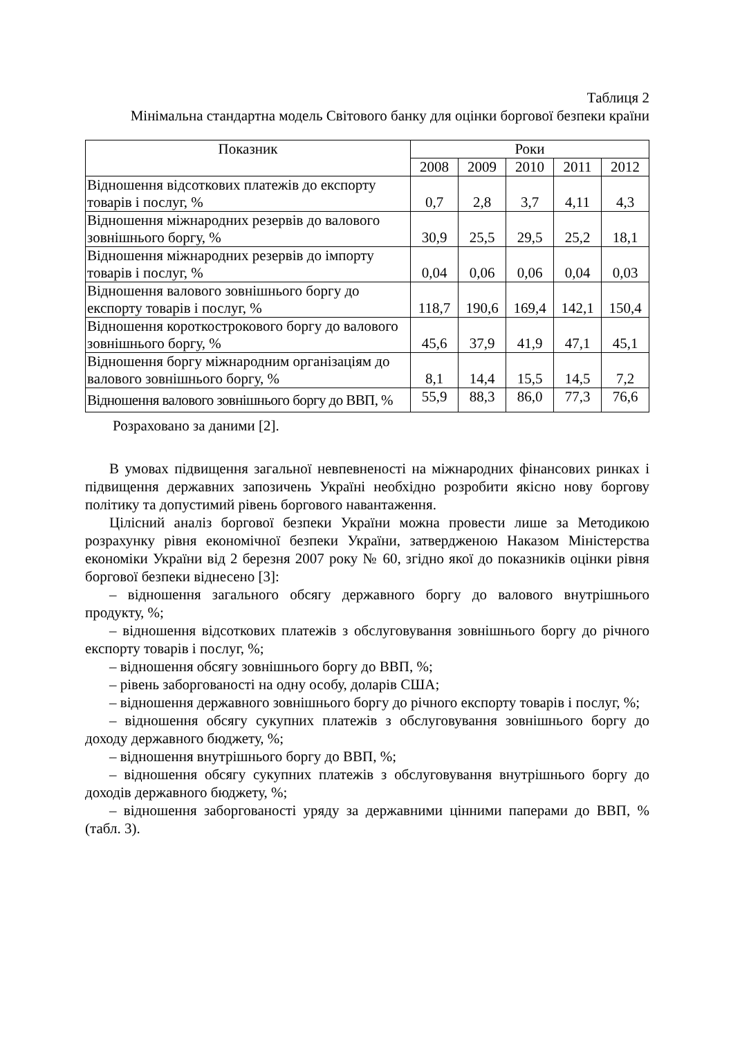Таблиця 2
Мінімальна стандартна модель Світового банку для оцінки боргової безпеки країни
| Показник | Роки | | | | |
| --- | --- | --- | --- | --- | --- |
| | 2008 | 2009 | 2010 | 2011 | 2012 |
| Відношення відсоткових платежів до експорту товарів і послуг, % | 0,7 | 2,8 | 3,7 | 4,11 | 4,3 |
| Відношення міжнародних резервів до валового зовнішнього боргу, % | 30,9 | 25,5 | 29,5 | 25,2 | 18,1 |
| Відношення міжнародних резервів до імпорту товарів і послуг, % | 0,04 | 0,06 | 0,06 | 0,04 | 0,03 |
| Відношення валового зовнішнього боргу до експорту товарів і послуг, % | 118,7 | 190,6 | 169,4 | 142,1 | 150,4 |
| Відношення короткострокового боргу до валового зовнішнього боргу, % | 45,6 | 37,9 | 41,9 | 47,1 | 45,1 |
| Відношення боргу міжнародним організаціям до валового зовнішнього боргу, % | 8,1 | 14,4 | 15,5 | 14,5 | 7,2 |
| Відношення валового зовнішнього боргу до ВВП, % | 55,9 | 88,3 | 86,0 | 77,3 | 76,6 |
Розраховано за даними [2].
В умовах підвищення загальної невпевненості на міжнародних фінансових ринках і підвищення державних запозичень Україні необхідно розробити якісно нову боргову політику та допустимий рівень боргового навантаження.
Цілісний аналіз боргової безпеки України можна провести лише за Методикою розрахунку рівня економічної безпеки України, затвердженою Наказом Міністерства економіки України від 2 березня 2007 року № 60, згідно якої до показників оцінки рівня боргової безпеки віднесено [3]:
– відношення загального обсягу державного боргу до валового внутрішнього продукту, %;
– відношення відсоткових платежів з обслуговування зовнішнього боргу до річного експорту товарів і послуг, %;
– відношення обсягу зовнішнього боргу до ВВП, %;
– рівень заборгованості на одну особу, доларів США;
– відношення державного зовнішнього боргу до річного експорту товарів і послуг, %;
– відношення обсягу сукупних платежів з обслуговування зовнішнього боргу до доходу державного бюджету, %;
– відношення внутрішнього боргу до ВВП, %;
– відношення обсягу сукупних платежів з обслуговування внутрішнього боргу до доходів державного бюджету, %;
– відношення заборгованості уряду за державними цінними паперами до ВВП, % (табл. 3).